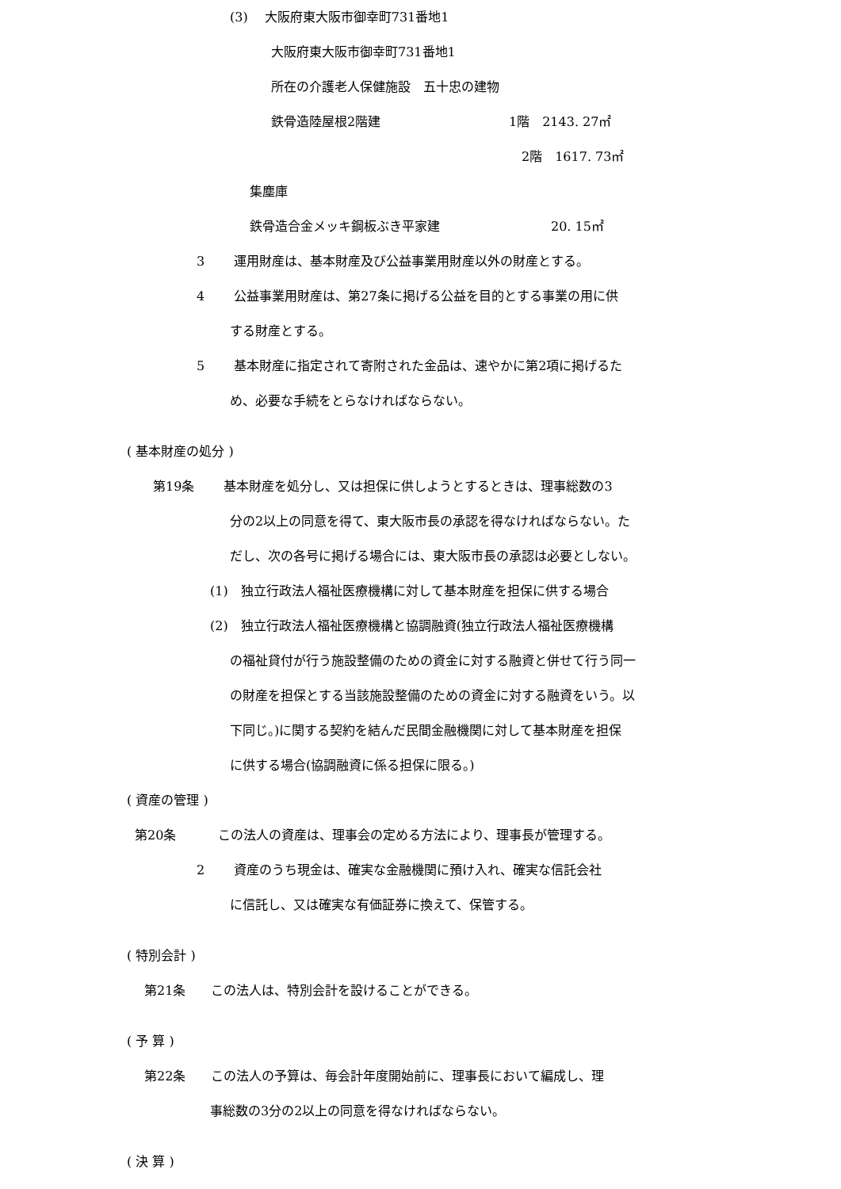(3)　 大阪府東大阪市御幸町731番地1
大阪府東大阪市御幸町731番地1
所在の介護老人保健施設　五十忠の建物
鉄骨造陸屋根2階建 1階　2143. 27㎡
2階　1617. 73㎡
集塵庫
鉄骨造合金メッキ鋼板ぶき平家建 20. 15㎡
3　　 運用財産は、基本財産及び公益事業用財産以外の財産とする。
4　　 公益事業用財産は、第27条に掲げる公益を目的とする事業の用に供
する財産とする。
5　　 基本財産に指定されて寄附された金品は、速やかに第2項に掲げるた
め、必要な手続をとらなければならない。
( 基本財産の処分 )
第19条　　 基本財産を処分し、又は担保に供しようとするときは、理事総数の3
分の2以上の同意を得て、東大阪市長の承認を得なければならない。た
だし、次の各号に掲げる場合には、東大阪市長の承認は必要としない。
(1)　独立行政法人福祉医療機構に対して基本財産を担保に供する場合
(2)　独立行政法人福祉医療機構と協調融資(独立行政法人福祉医療機構
の福祉貸付が行う施設整備のための資金に対する融資と併せて行う同一
の財産を担保とする当該施設整備のための資金に対する融資をいう。以
下同じ。)に関する契約を結んだ民間金融機関に対して基本財産を担保
に供する場合(協調融資に係る担保に限る。)
( 資産の管理 )
第20条　　　 この法人の資産は、理事会の定める方法により、理事長が管理する。
2　　 資産のうち現金は、確実な金融機関に預け入れ、確実な信託会社
に信託し、又は確実な有価証券に換えて、保管する。
( 特別会計 )
第21条　　この法人は、特別会計を設けることができる。
( 予 算 )
第22条　　この法人の予算は、毎会計年度開始前に、理事長において編成し、理
事総数の3分の2以上の同意を得なければならない。
( 決 算 )